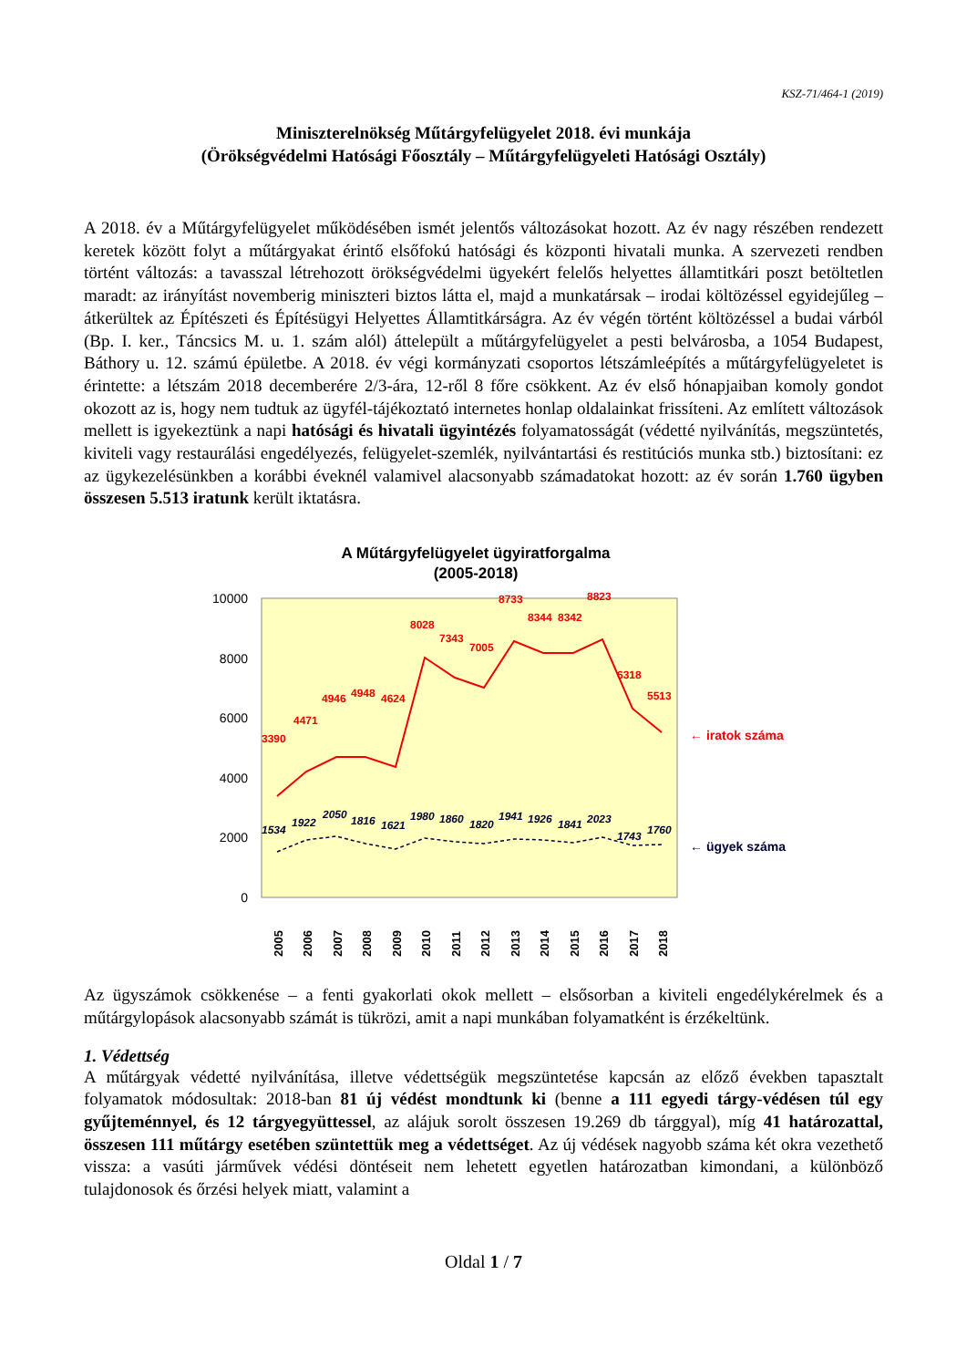KSZ-71/464-1 (2019)
Miniszterelnökség Műtárgyfelügyelet 2018. évi munkája
(Örökségvédelmi Hatósági Főosztály – Műtárgyfelügyeleti Hatósági Osztály)
A 2018. év a Műtárgyfelügyelet működésében ismét jelentős változásokat hozott. Az év nagy részében rendezett keretek között folyt a műtárgyakat érintő elsőfokú hatósági és központi hivatali munka. A szervezeti rendben történt változás: a tavasszal létrehozott örökségvédelmi ügyekért felelős helyettes államtitkári poszt betöltetlen maradt: az irányítást novemberig miniszteri biztos látta el, majd a munkatársak – irodai költözéssel egyidejűleg – átkerültek az Építészeti és Építésügyi Helyettes Államtitkárságra. Az év végén történt költözéssel a budai várból (Bp. I. ker., Táncsics M. u. 1. szám alól) áttelepült a műtárgyfelügyelet a pesti belvárosba, a 1054 Budapest, Báthory u. 12. számú épületbe. A 2018. év végi kormányzati csoportos létszámleépítés a műtárgyfelügyeletet is érintette: a létszám 2018 decemberére 2/3-ára, 12-ről 8 főre csökkent. Az év első hónapjaiban komoly gondot okozott az is, hogy nem tudtuk az ügyfél-tájékoztató internetes honlap oldalainkat frissíteni. Az említett változások mellett is igyekeztünk a napi hatósági és hivatali ügyintézés folyamatosságát (védetté nyilvánítás, megszüntetés, kiviteli vagy restaurálási engedélyezés, felügyelet-szemlék, nyilvántartási és restitúciós munka stb.) biztosítani: ez az ügykezelésünkben a korábbi éveknél valamivel alacsonyabb számadatokat hozott: az év során 1.760 ügyben összesen 5.513 iratunk került iktatásra.
A Műtárgyfelügyelet ügyiratforgalma
(2005-2018)
10000
8000
6000
4000
2000
0
3390
4471
4946
4948
4624
8028
7343
7005
8733
8344
8342
8823
6318
5513
1534
1922
2050
1816
1621
1980
1860
1820
1941
1926
1841
2023
1743
1760
← iratok száma
← ügyek száma
2005
2006
2007
2008
2009
2010
2011
2012
2013
2014
2015
2016
2017
2018
Az ügyszámok csökkenése – a fenti gyakorlati okok mellett – elsősorban a kiviteli engedélykérelmek és a műtárgylopások alacsonyabb számát is tükrözi, amit a napi munkában folyamatként is érzékeltünk.
1. Védettség
A műtárgyak védetté nyilvánítása, illetve védettségük megszüntetése kapcsán az előző években tapasztalt folyamatok módosultak: 2018-ban 81 új védést mondtunk ki (benne a 111 egyedi tárgy-védésen túl egy gyűjteménnyel, és 12 tárgyegyüttessel, az alájuk sorolt összesen 19.269 db tárggyal), míg 41 határozattal, összesen 111 műtárgy esetében szüntettük meg a védettséget. Az új védések nagyobb száma két okra vezethető vissza: a vasúti járművek védési döntéseit nem lehetett egyetlen határozatban kimondani, a különböző tulajdonosok és őrzési helyek miatt, valamint a
Oldal 1 / 7